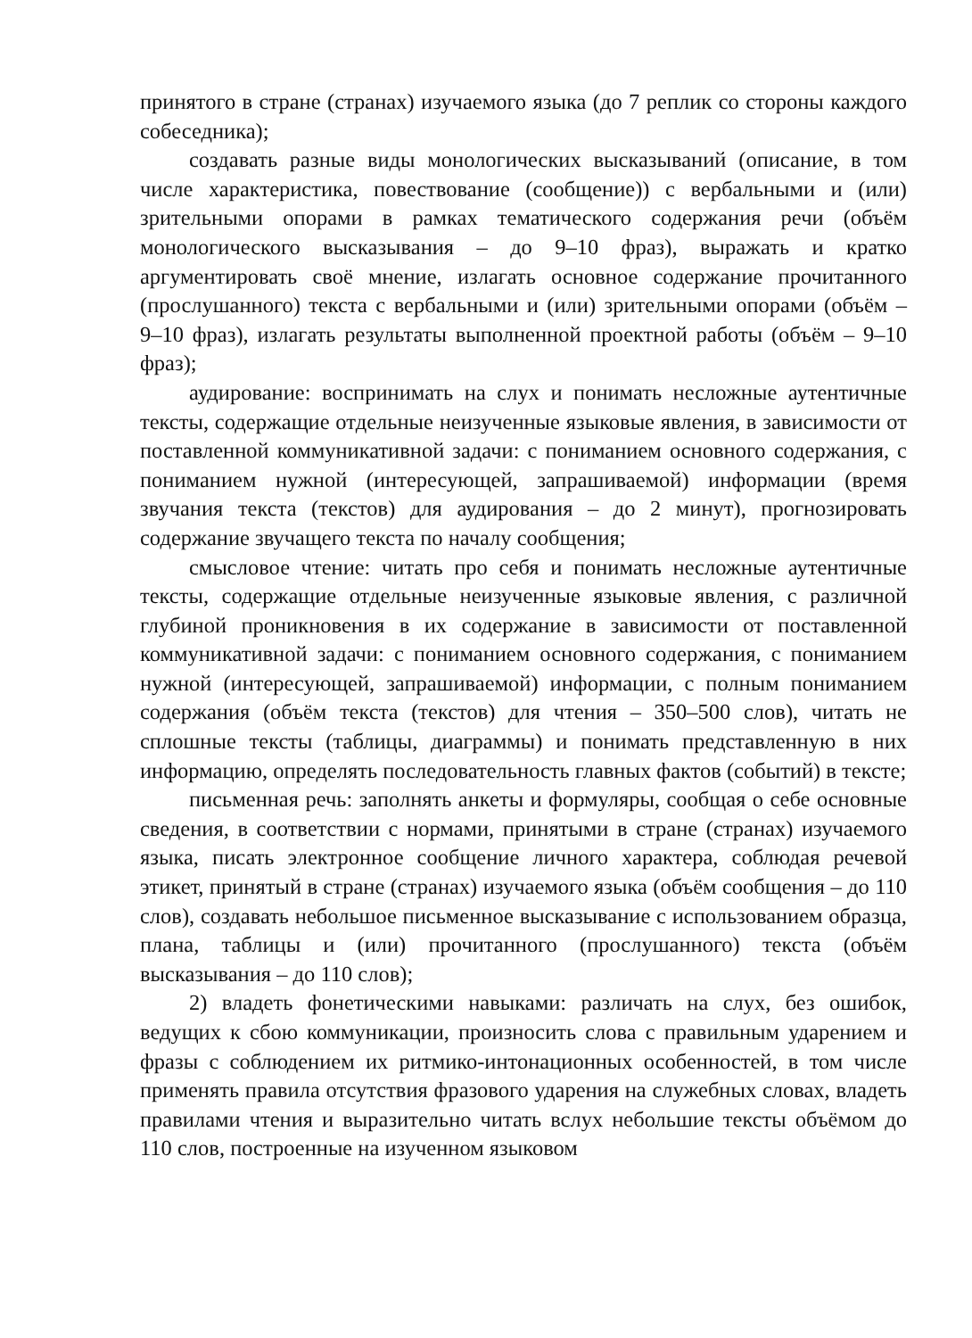принятого в стране (странах) изучаемого языка (до 7 реплик со стороны каждого собеседника);
создавать разные виды монологических высказываний (описание, в том числе характеристика, повествование (сообщение)) с вербальными и (или) зрительными опорами в рамках тематического содержания речи (объём монологического высказывания – до 9–10 фраз), выражать и кратко аргументировать своё мнение, излагать основное содержание прочитанного (прослушанного) текста с вербальными и (или) зрительными опорами (объём – 9–10 фраз), излагать результаты выполненной проектной работы (объём – 9–10 фраз);
аудирование: воспринимать на слух и понимать несложные аутентичные тексты, содержащие отдельные неизученные языковые явления, в зависимости от поставленной коммуникативной задачи: с пониманием основного содержания, с пониманием нужной (интересующей, запрашиваемой) информации (время звучания текста (текстов) для аудирования – до 2 минут), прогнозировать содержание звучащего текста по началу сообщения;
смысловое чтение: читать про себя и понимать несложные аутентичные тексты, содержащие отдельные неизученные языковые явления, с различной глубиной проникновения в их содержание в зависимости от поставленной коммуникативной задачи: с пониманием основного содержания, с пониманием нужной (интересующей, запрашиваемой) информации, с полным пониманием содержания (объём текста (текстов) для чтения – 350–500 слов), читать не сплошные тексты (таблицы, диаграммы) и понимать представленную в них информацию, определять последовательность главных фактов (событий) в тексте;
письменная речь: заполнять анкеты и формуляры, сообщая о себе основные сведения, в соответствии с нормами, принятыми в стране (странах) изучаемого языка, писать электронное сообщение личного характера, соблюдая речевой этикет, принятый в стране (странах) изучаемого языка (объём сообщения – до 110 слов), создавать небольшое письменное высказывание с использованием образца, плана, таблицы и (или) прочитанного (прослушанного) текста (объём высказывания – до 110 слов);
2) владеть фонетическими навыками: различать на слух, без ошибок, ведущих к сбою коммуникации, произносить слова с правильным ударением и фразы с соблюдением их ритмико-интонационных особенностей, в том числе применять правила отсутствия фразового ударения на служебных словах, владеть правилами чтения и выразительно читать вслух небольшие тексты объёмом до 110 слов, построенные на изученном языковом